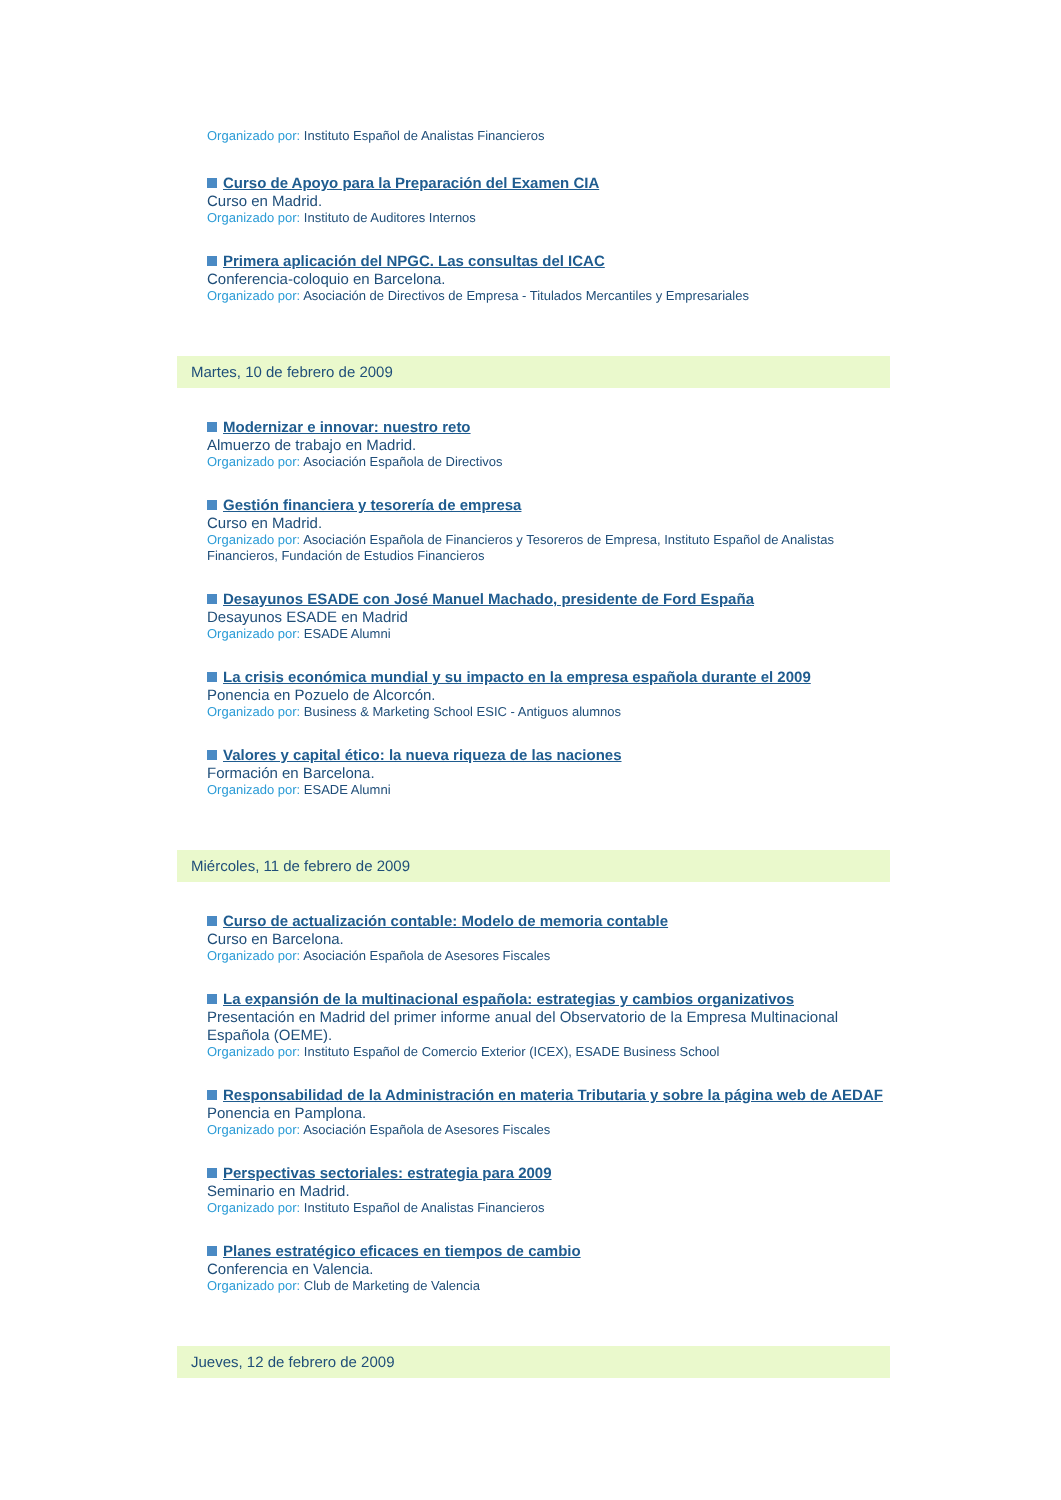Organizado por: Instituto Español de Analistas Financieros
Curso de Apoyo para la Preparación del Examen CIA
Curso en Madrid.
Organizado por: Instituto de Auditores Internos
Primera aplicación del NPGC. Las consultas del ICAC
Conferencia-coloquio en Barcelona.
Organizado por: Asociación de Directivos de Empresa - Titulados Mercantiles y Empresariales
Martes, 10 de febrero de 2009
Modernizar e innovar: nuestro reto
Almuerzo de trabajo en Madrid.
Organizado por: Asociación Española de Directivos
Gestión financiera y tesorería de empresa
Curso en Madrid.
Organizado por: Asociación Española de Financieros y Tesoreros de Empresa, Instituto Español de Analistas Financieros, Fundación de Estudios Financieros
Desayunos ESADE con José Manuel Machado, presidente de Ford España
Desayunos ESADE en Madrid
Organizado por: ESADE Alumni
La crisis económica mundial y su impacto en la empresa española durante el 2009
Ponencia en Pozuelo de Alcorcón.
Organizado por: Business & Marketing School ESIC - Antiguos alumnos
Valores y capital ético: la nueva riqueza de las naciones
Formación en Barcelona.
Organizado por: ESADE Alumni
Miércoles, 11 de febrero de 2009
Curso de actualización contable: Modelo de memoria contable
Curso en Barcelona.
Organizado por: Asociación Española de Asesores Fiscales
La expansión de la multinacional española: estrategias y cambios organizativos
Presentación en Madrid del primer informe anual del Observatorio de la Empresa Multinacional Española (OEME).
Organizado por: Instituto Español de Comercio Exterior (ICEX), ESADE Business School
Responsabilidad de la Administración en materia Tributaria y sobre la página web de AEDAF
Ponencia en Pamplona.
Organizado por: Asociación Española de Asesores Fiscales
Perspectivas sectoriales: estrategia para 2009
Seminario en Madrid.
Organizado por: Instituto Español de Analistas Financieros
Planes estratégico eficaces en tiempos de cambio
Conferencia en Valencia.
Organizado por: Club de Marketing de Valencia
Jueves, 12 de febrero de 2009